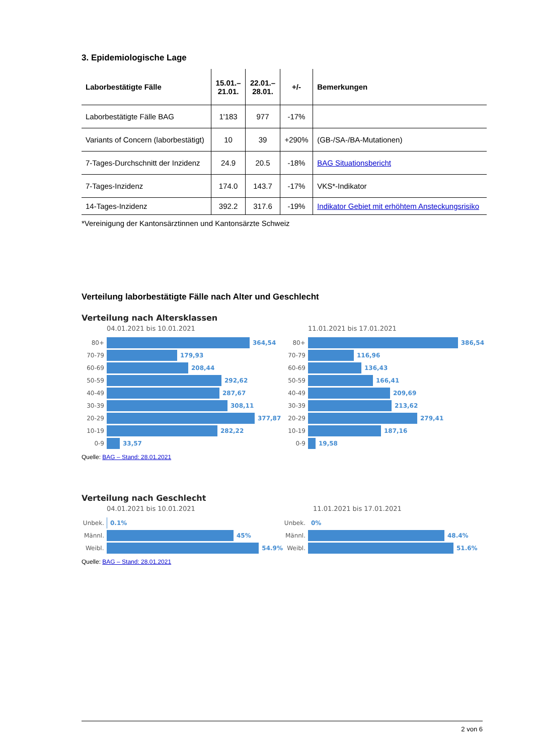3. Epidemiologische Lage
| Laborbestätigte Fälle | 15.01.– 21.01. | 22.01.– 28.01. | +/- | Bemerkungen |
| --- | --- | --- | --- | --- |
| Laborbestätigte Fälle BAG | 1'183 | 977 | -17% | |
| Variants of Concern (laborbestätigt) | 10 | 39 | +290% | (GB-/SA-/BA-Mutationen) |
| 7-Tages-Durchschnitt der Inzidenz | 24.9 | 20.5 | -18% | BAG Situationsbericht |
| 7-Tages-Inzidenz | 174.0 | 143.7 | -17% | VKS*-Indikator |
| 14-Tages-Inzidenz | 392.2 | 317.6 | -19% | Indikator Gebiet mit erhöhtem Ansteckungsrisiko |
*Vereinigung der Kantonsärztinnen und Kantonsärzte Schweiz
Verteilung laborbestätigte Fälle nach Alter und Geschlecht
Verteilung nach Altersklassen
04.01.2021 bis 10.01.2021
80+ 364,54
70-79 179,93
60-69 208,44
50-59 292,62
40-49 287,67
30-39 308,11
20-29 377,87
10-19 282,22
0-9 33,57
11.01.2021 bis 17.01.2021
80+ 386,54
70-79 116,96
60-69 136,43
50-59 166,41
40-49 209,69
30-39 213,62
20-29 279,41
10-19 187,16
0-9 19,58
Quelle: BAG – Stand: 28.01.2021
Verteilung nach Geschlecht
04.01.2021 bis 10.01.2021
Unbek. 0.1%
Männl. 45%
Weibl. 54.9%
11.01.2021 bis 17.01.2021
Unbek. 0%
Männl. 48.4%
Weibl. 51.6%
Quelle: BAG – Stand: 28.01.2021
2 von 6